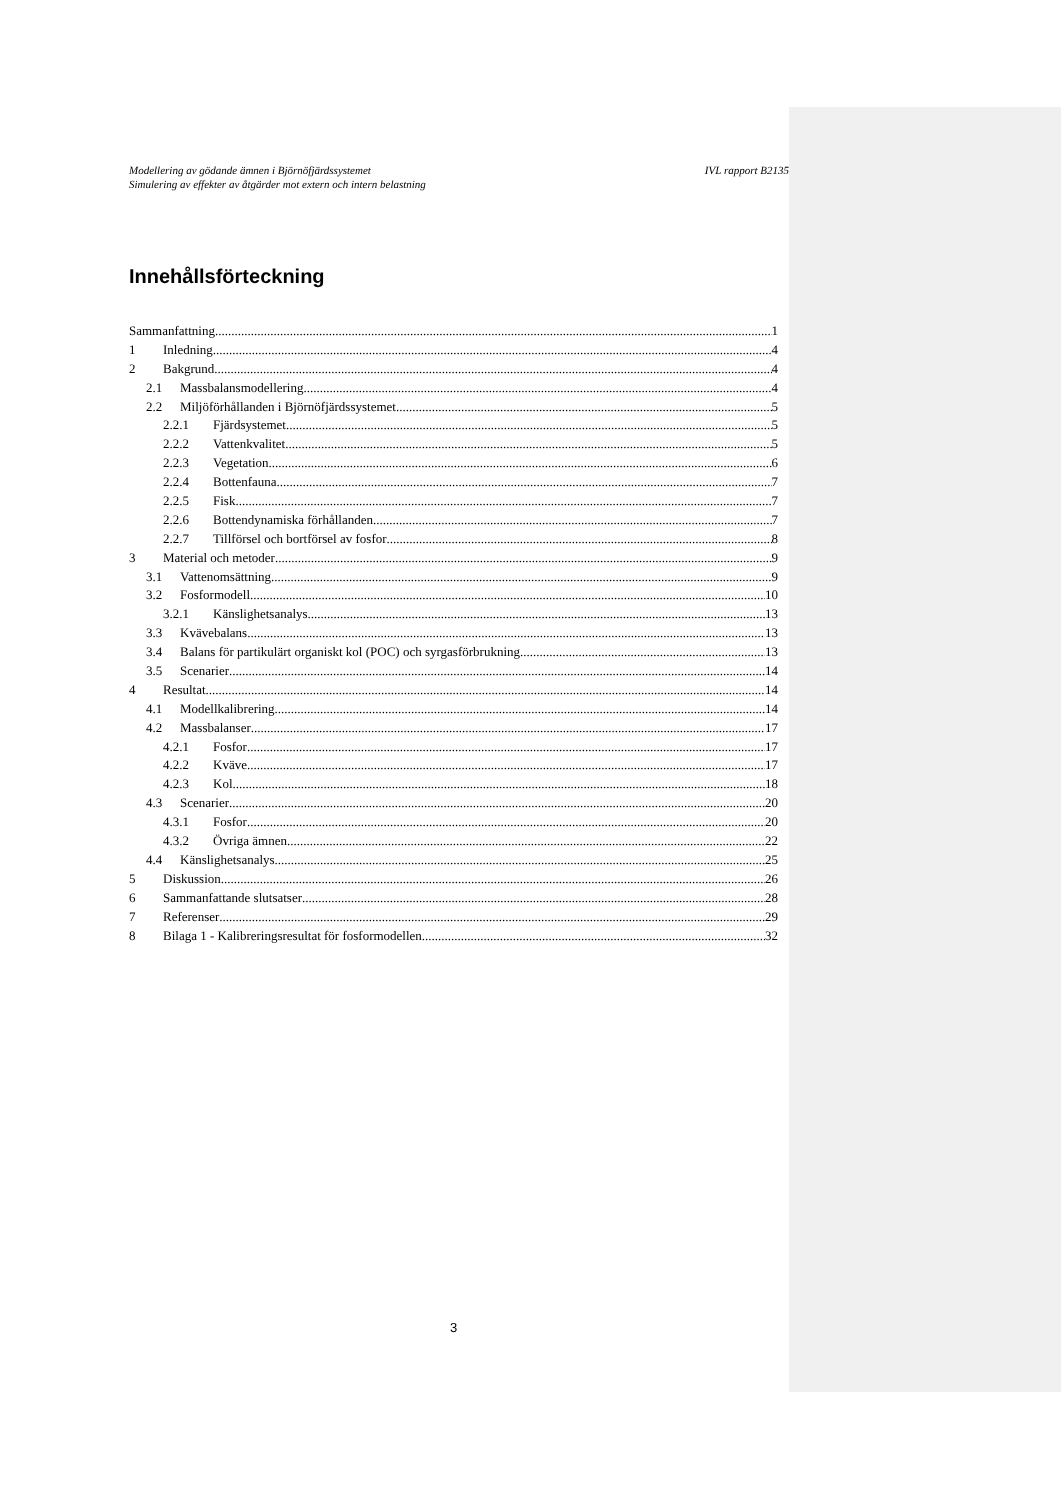Modellering av gödande ämnen i Björnöfjärdssystemet
Simulering av effekter av åtgärder mot extern och intern belastning
IVL rapport B2135
Innehållsförteckning
Sammanfattning 1
1 Inledning 4
2 Bakgrund 4
2.1 Massbalansmodellering 4
2.2 Miljöförhållanden i Björnöfjärdssystemet 5
2.2.1 Fjärdsystemet 5
2.2.2 Vattenkvalitet 5
2.2.3 Vegetation 6
2.2.4 Bottenfauna 7
2.2.5 Fisk 7
2.2.6 Bottendynamiska förhållanden 7
2.2.7 Tillförsel och bortförsel av fosfor 8
3 Material och metoder 9
3.1 Vattenomsättning 9
3.2 Fosformodell 10
3.2.1 Känslighetsanalys 13
3.3 Kvävebalans 13
3.4 Balans för partikulärt organiskt kol (POC) och syrgasförbrukning 13
3.5 Scenarier 14
4 Resultat 14
4.1 Modellkalibrering 14
4.2 Massbalanser 17
4.2.1 Fosfor 17
4.2.2 Kväve 17
4.2.3 Kol 18
4.3 Scenarier 20
4.3.1 Fosfor 20
4.3.2 Övriga ämnen 22
4.4 Känslighetsanalys 25
5 Diskussion 26
6 Sammanfattande slutsatser 28
7 Referenser 29
8 Bilaga 1 - Kalibreringsresultat för fosformodellen 32
3